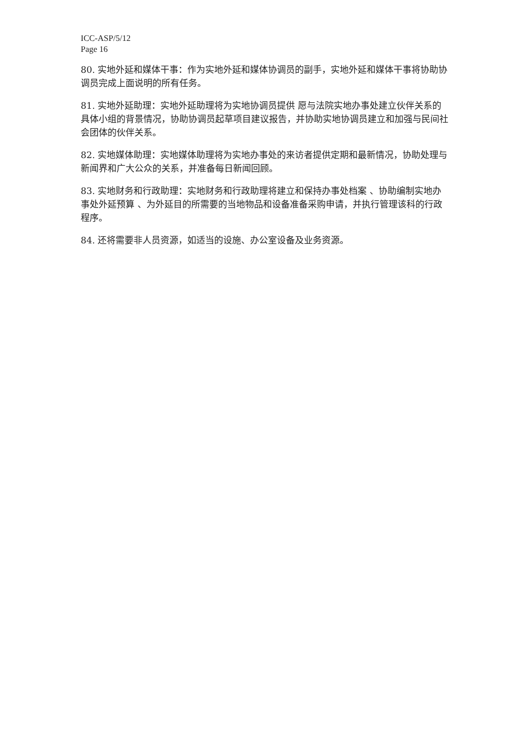ICC-ASP/5/12
Page 16
80. 实地外延和媒体干事：作为实地外延和媒体协调员的副手，实地外延和媒体干事将协助协调员完成上面说明的所有任务。
81. 实地外延助理：实地外延助理将为实地协调员提供 愿与法院实地办事处建立伙伴关系的具体小组的背景情况，协助协调员起草项目建议报告，并协助实地协调员建立和加强与民间社会团体的伙伴关系。
82. 实地媒体助理：实地媒体助理将为实地办事处的来访者提供定期和最新情况，协助处理与新闻界和广大公众的关系，并准备每日新闻回顾。
83. 实地财务和行政助理：实地财务和行政助理将建立和保持办事处档案 、协助编制实地办事处外延预算 、为外延目的所需要的当地物品和设备准备采购申请，并执行管理该科的行政程序。
84. 还将需要非人员资源，如适当的设施、办公室设备及业务资源。